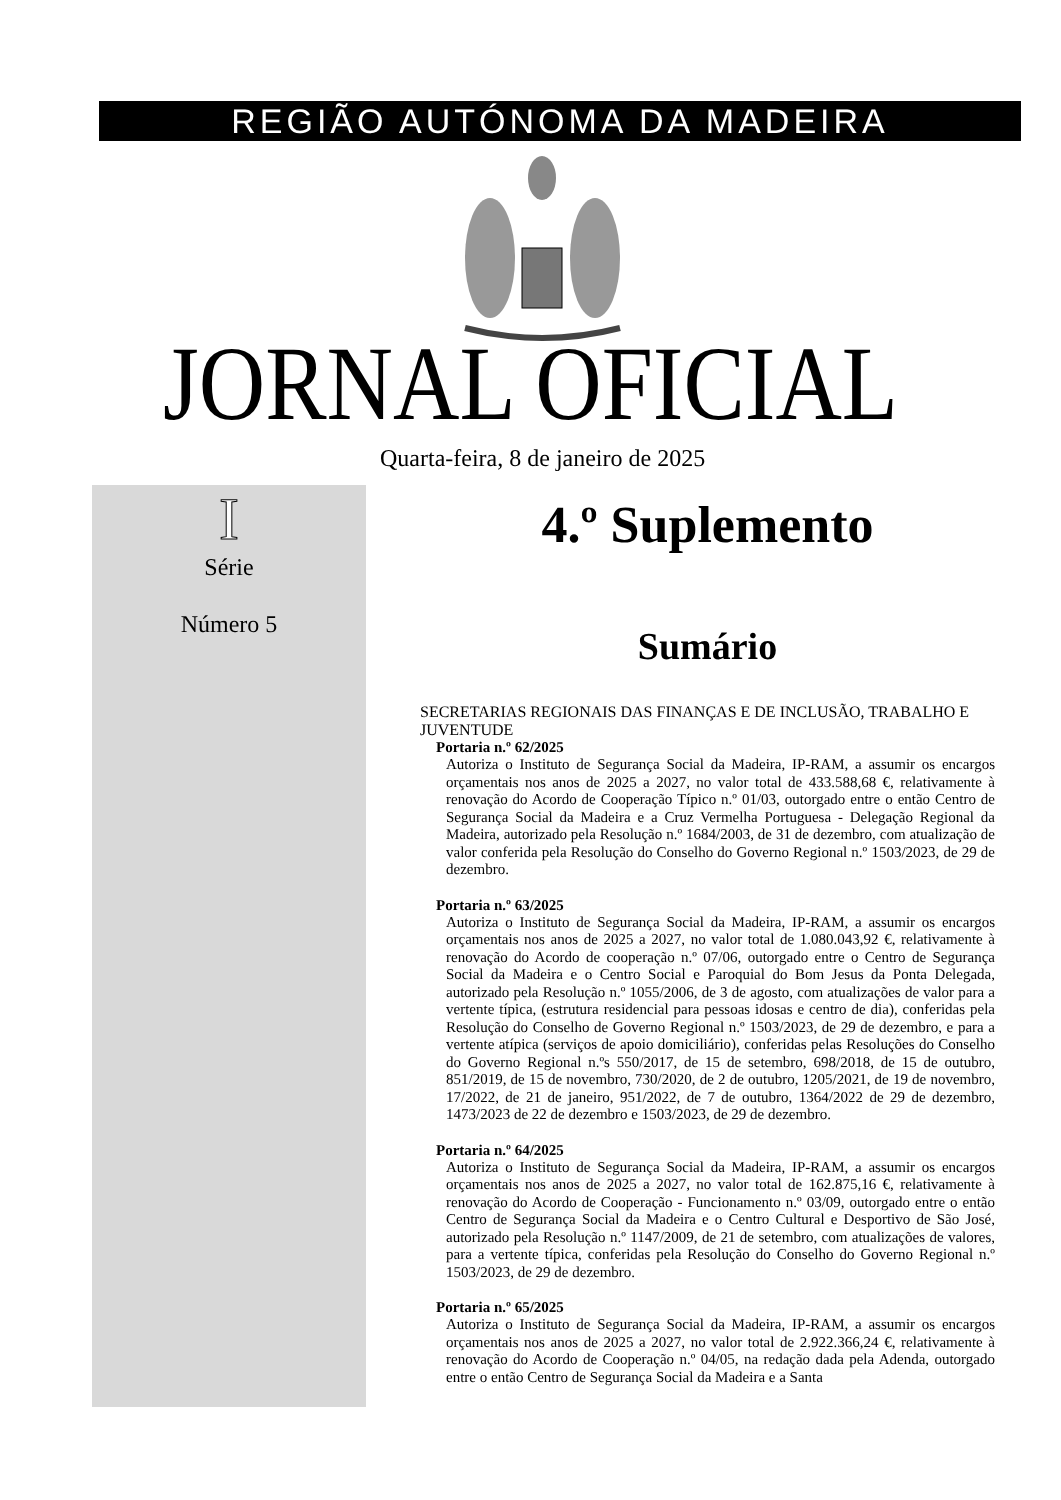REGIÃO AUTÓNOMA DA MADEIRA
JORNAL OFICIAL
Quarta-feira, 8 de janeiro de 2025
I
Série
Número 5
4.º Suplemento
Sumário
SECRETARIAS REGIONAIS DAS FINANÇAS E DE INCLUSÃO, TRABALHO E JUVENTUDE
Portaria n.º 62/2025
Autoriza o Instituto de Segurança Social da Madeira, IP-RAM, a assumir os encargos orçamentais nos anos de 2025 a 2027, no valor total de 433.588,68 €, relativamente à renovação do Acordo de Cooperação Típico n.º 01/03, outorgado entre o então Centro de Segurança Social da Madeira e a Cruz Vermelha Portuguesa - Delegação Regional da Madeira, autorizado pela Resolução n.º 1684/2003, de 31 de dezembro, com atualização de valor conferida pela Resolução do Conselho do Governo Regional n.º 1503/2023, de 29 de dezembro.
Portaria n.º 63/2025
Autoriza o Instituto de Segurança Social da Madeira, IP-RAM, a assumir os encargos orçamentais nos anos de 2025 a 2027, no valor total de 1.080.043,92 €, relativamente à renovação do Acordo de cooperação n.º 07/06, outorgado entre o Centro de Segurança Social da Madeira e o Centro Social e Paroquial do Bom Jesus da Ponta Delegada, autorizado pela Resolução n.º 1055/2006, de 3 de agosto, com atualizações de valor para a vertente típica, (estrutura residencial para pessoas idosas e centro de dia), conferidas pela Resolução do Conselho de Governo Regional n.º 1503/2023, de 29 de dezembro, e para a vertente atípica (serviços de apoio domiciliário), conferidas pelas Resoluções do Conselho do Governo Regional n.ºs 550/2017, de 15 de setembro, 698/2018, de 15 de outubro, 851/2019, de 15 de novembro, 730/2020, de 2 de outubro, 1205/2021, de 19 de novembro, 17/2022, de 21 de janeiro, 951/2022, de 7 de outubro, 1364/2022 de 29 de dezembro, 1473/2023 de 22 de dezembro e 1503/2023, de 29 de dezembro.
Portaria n.º 64/2025
Autoriza o Instituto de Segurança Social da Madeira, IP-RAM, a assumir os encargos orçamentais nos anos de 2025 a 2027, no valor total de 162.875,16 €, relativamente à renovação do Acordo de Cooperação - Funcionamento n.º 03/09, outorgado entre o então Centro de Segurança Social da Madeira e o Centro Cultural e Desportivo de São José, autorizado pela Resolução n.º 1147/2009, de 21 de setembro, com atualizações de valores, para a vertente típica, conferidas pela Resolução do Conselho do Governo Regional n.º 1503/2023, de 29 de dezembro.
Portaria n.º 65/2025
Autoriza o Instituto de Segurança Social da Madeira, IP-RAM, a assumir os encargos orçamentais nos anos de 2025 a 2027, no valor total de 2.922.366,24 €, relativamente à renovação do Acordo de Cooperação n.º 04/05, na redação dada pela Adenda, outorgado entre o então Centro de Segurança Social da Madeira e a Santa